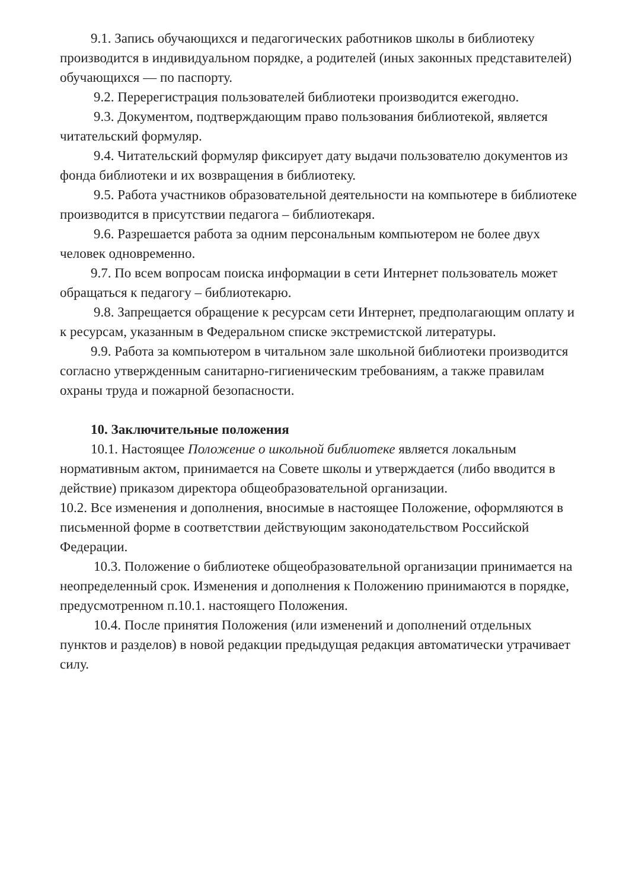9.1. Запись обучающихся и педагогических работников школы в библиотеку производится в индивидуальном порядке, а родителей (иных законных представителей) обучающихся — по паспорту.
9.2. Перерегистрация пользователей библиотеки производится ежегодно.
9.3. Документом, подтверждающим право пользования библиотекой, является читательский формуляр.
9.4. Читательский формуляр фиксирует дату выдачи пользователю документов из фонда библиотеки и их возвращения в библиотеку.
9.5. Работа участников образовательной деятельности на компьютере в библиотеке производится в присутствии педагога – библиотекаря.
9.6. Разрешается работа за одним персональным компьютером не более двух человек одновременно.
9.7. По всем вопросам поиска информации в сети Интернет пользователь может обращаться к педагогу – библиотекарю.
9.8. Запрещается обращение к ресурсам сети Интернет, предполагающим оплату и к ресурсам, указанным в Федеральном списке экстремистской литературы.
9.9. Работа за компьютером в читальном зале школьной библиотеки производится согласно утвержденным санитарно-гигиеническим требованиям, а также правилам охраны труда и пожарной безопасности.
10. Заключительные положения
10.1. Настоящее Положение о школьной библиотеке является локальным нормативным актом, принимается на Совете школы и утверждается (либо вводится в действие) приказом директора общеобразовательной организации.
10.2. Все изменения и дополнения, вносимые в настоящее Положение, оформляются в письменной форме в соответствии действующим законодательством Российской Федерации.
10.3. Положение о библиотеке общеобразовательной организации принимается на неопределенный срок. Изменения и дополнения к Положению принимаются в порядке, предусмотренном п.10.1. настоящего Положения.
10.4. После принятия Положения (или изменений и дополнений отдельных пунктов и разделов) в новой редакции предыдущая редакция автоматически утрачивает силу.